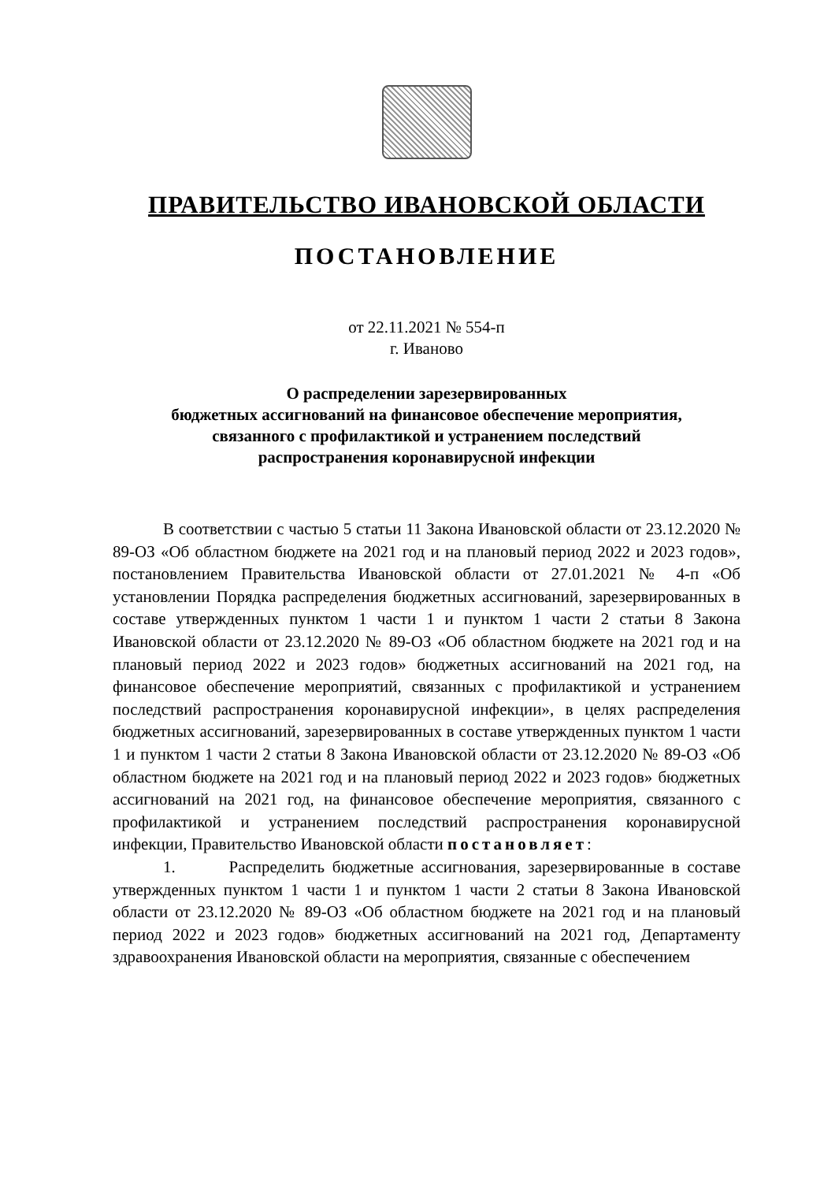ПРАВИТЕЛЬСТВО ИВАНОВСКОЙ ОБЛАСТИ
ПОСТАНОВЛЕНИЕ
от 22.11.2021 № 554-п
г. Иваново
О распределении зарезервированных
бюджетных ассигнований на финансовое обеспечение мероприятия,
связанного с профилактикой и устранением последствий
распространения коронавирусной инфекции
В соответствии с частью 5 статьи 11 Закона Ивановской области от 23.12.2020 № 89-ОЗ «Об областном бюджете на 2021 год и на плановый период 2022 и 2023 годов», постановлением Правительства Ивановской области от 27.01.2021 № 4-п «Об установлении Порядка распределения бюджетных ассигнований, зарезервированных в составе утвержденных пунктом 1 части 1 и пунктом 1 части 2 статьи 8 Закона Ивановской области от 23.12.2020 № 89-ОЗ «Об областном бюджете на 2021 год и на плановый период 2022 и 2023 годов» бюджетных ассигнований на 2021 год, на финансовое обеспечение мероприятий, связанных с профилактикой и устранением последствий распространения коронавирусной инфекции», в целях распределения бюджетных ассигнований, зарезервированных в составе утвержденных пунктом 1 части 1 и пунктом 1 части 2 статьи 8 Закона Ивановской области от 23.12.2020 № 89-ОЗ «Об областном бюджете на 2021 год и на плановый период 2022 и 2023 годов» бюджетных ассигнований на 2021 год, на финансовое обеспечение мероприятия, связанного с профилактикой и устранением последствий распространения коронавирусной инфекции, Правительство Ивановской области постановляет:
1. Распределить бюджетные ассигнования, зарезервированные в составе утвержденных пунктом 1 части 1 и пунктом 1 части 2 статьи 8 Закона Ивановской области от 23.12.2020 № 89-ОЗ «Об областном бюджете на 2021 год и на плановый период 2022 и 2023 годов» бюджетных ассигнований на 2021 год, Департаменту здравоохранения Ивановской области на мероприятия, связанные с обеспечением